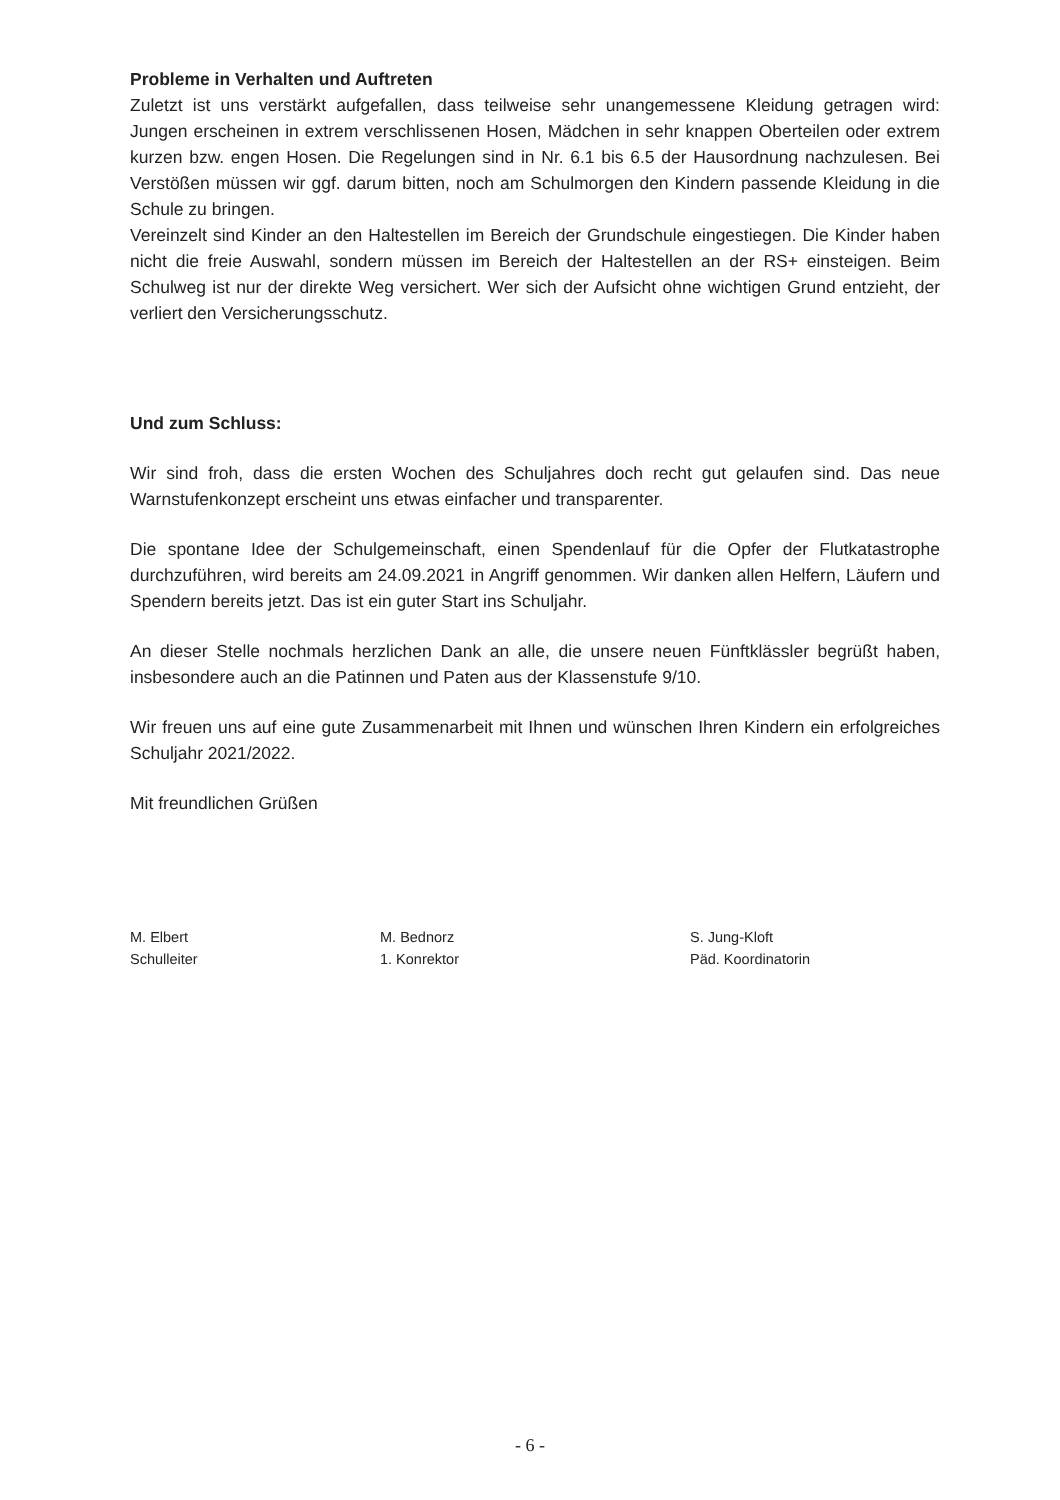Probleme in Verhalten und Auftreten
Zuletzt ist uns verstärkt aufgefallen, dass teilweise sehr unangemessene Kleidung getragen wird: Jungen erscheinen in extrem verschlissenen Hosen, Mädchen in sehr knappen Oberteilen oder extrem kurzen bzw. engen Hosen. Die Regelungen sind in Nr. 6.1 bis 6.5 der Hausordnung nachzulesen. Bei Verstößen müssen wir ggf. darum bitten, noch am Schulmorgen den Kindern passende Kleidung in die Schule zu bringen.
Vereinzelt sind Kinder an den Haltestellen im Bereich der Grundschule eingestiegen. Die Kinder haben nicht die freie Auswahl, sondern müssen im Bereich der Haltestellen an der RS+ einsteigen. Beim Schulweg ist nur der direkte Weg versichert. Wer sich der Aufsicht ohne wichtigen Grund entzieht, der verliert den Versicherungsschutz.
Und zum Schluss:
Wir sind froh, dass die ersten Wochen des Schuljahres doch recht gut gelaufen sind. Das neue Warnstufenkonzept erscheint uns etwas einfacher und transparenter.
Die spontane Idee der Schulgemeinschaft, einen Spendenlauf für die Opfer der Flutkatastrophe durchzuführen, wird bereits am 24.09.2021 in Angriff genommen. Wir danken allen Helfern, Läufern und Spendern bereits jetzt. Das ist ein guter Start ins Schuljahr.
An dieser Stelle nochmals herzlichen Dank an alle, die unsere neuen Fünftklässler begrüßt haben, insbesondere auch an die Patinnen und Paten aus der Klassenstufe 9/10.
Wir freuen uns auf eine gute Zusammenarbeit mit Ihnen und wünschen Ihren Kindern ein erfolgreiches Schuljahr 2021/2022.
Mit freundlichen Grüßen
M. Elbert
Schulleiter
M. Bednorz
1. Konrektor
S. Jung-Kloft
Päd. Koordinatorin
- 6 -